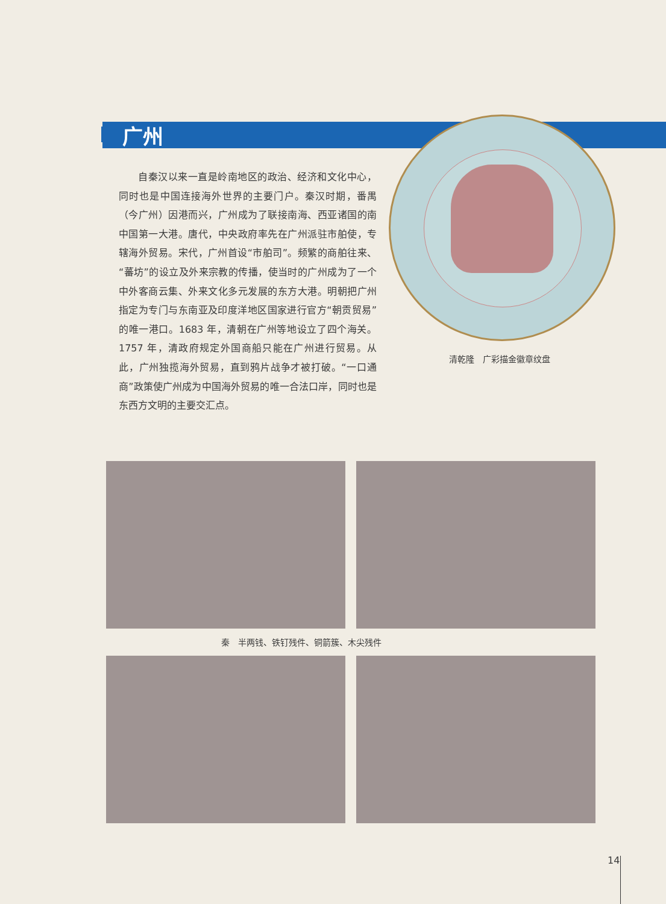广州
自秦汉以来一直是岭南地区的政治、经济和文化中心，同时也是中国连接海外世界的主要门户。秦汉时期，番禺（今广州）因港而兴，广州成为了联接南海、西亚诸国的南中国第一大港。唐代，中央政府率先在广州派驻市舶使，专辖海外贸易。宋代，广州首设“市舶司”。频繁的商舶往来、“蕃坊”的设立及外来宗教的传播，使当时的广州成为了一个中外客商云集、外来文化多元发展的东方大港。明朝把广州指定为专门与东南亚及印度洋地区国家进行官方“朝贡贸易”的唯一港口。1683 年，清朝在广州等地设立了四个海关。1757 年，清政府规定外国商船只能在广州进行贸易。从此，广州独揽海外贸易，直到鸦片战争才被打破。“一口通商”政策使广州成为中国海外贸易的唯一合法口岸，同时也是东西方文明的主要交汇点。
清乾隆　广彩描金徽章纹盘
秦　半两钱、铁钉残件、铜箭簇、木尖残件
14